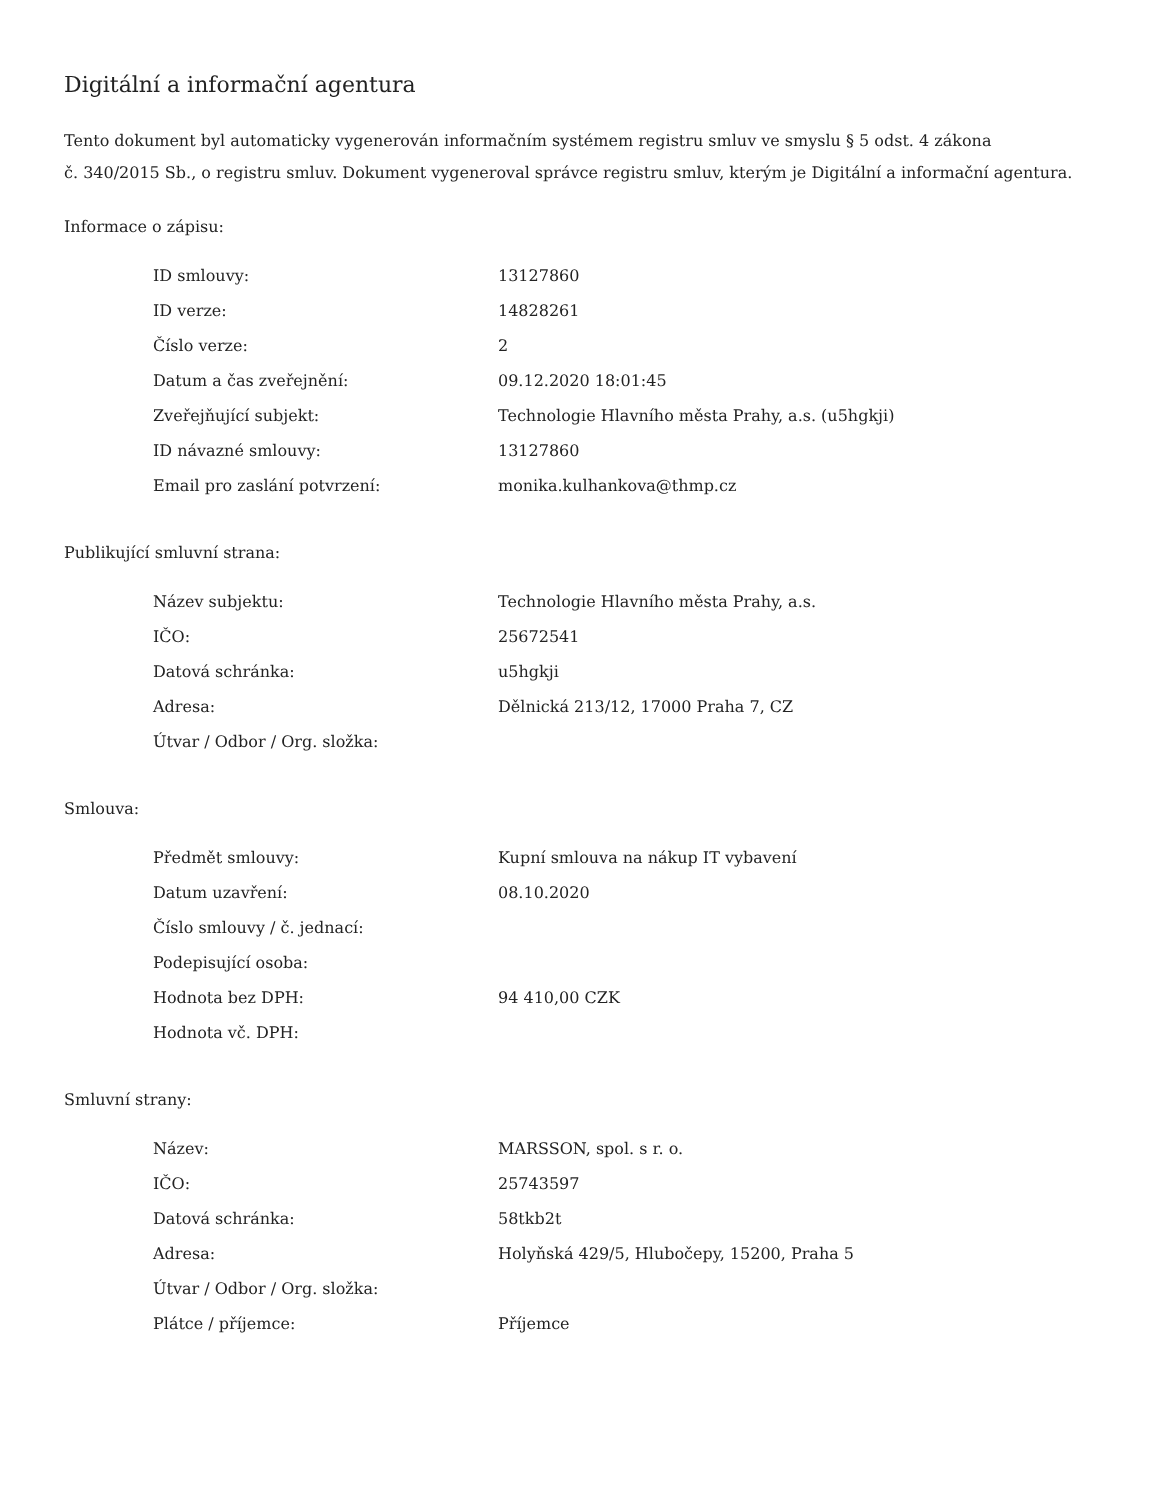Digitální a informační agentura
Tento dokument byl automaticky vygenerován informačním systémem registru smluv ve smyslu § 5 odst. 4 zákona
č. 340/2015 Sb., o registru smluv. Dokument vygeneroval správce registru smluv, kterým je Digitální a informační agentura.
Informace o zápisu:
| ID smlouvy: | 13127860 |
| ID verze: | 14828261 |
| Číslo verze: | 2 |
| Datum a čas zveřejnění: | 09.12.2020 18:01:45 |
| Zveřejňující subjekt: | Technologie Hlavního města Prahy, a.s. (u5hgkji) |
| ID návazné smlouvy: | 13127860 |
| Email pro zaslání potvrzení: | monika.kulhankova@thmp.cz |
Publikující smluvní strana:
| Název subjektu: | Technologie Hlavního města Prahy, a.s. |
| IČO: | 25672541 |
| Datová schránka: | u5hgkji |
| Adresa: | Dělnická 213/12, 17000 Praha 7, CZ |
| Útvar / Odbor / Org. složka: | |
Smlouva:
| Předmět smlouvy: | Kupní smlouva na nákup IT vybavení |
| Datum uzavření: | 08.10.2020 |
| Číslo smlouvy / č. jednací: | |
| Podepisující osoba: | |
| Hodnota bez DPH: | 94 410,00 CZK |
| Hodnota vč. DPH: | |
Smluvní strany:
| Název: | MARSSON, spol. s r. o. |
| IČO: | 25743597 |
| Datová schránka: | 58tkb2t |
| Adresa: | Holyňská 429/5, Hlubočepy, 15200, Praha 5 |
| Útvar / Odbor / Org. složka: | |
| Plátce / příjemce: | Příjemce |